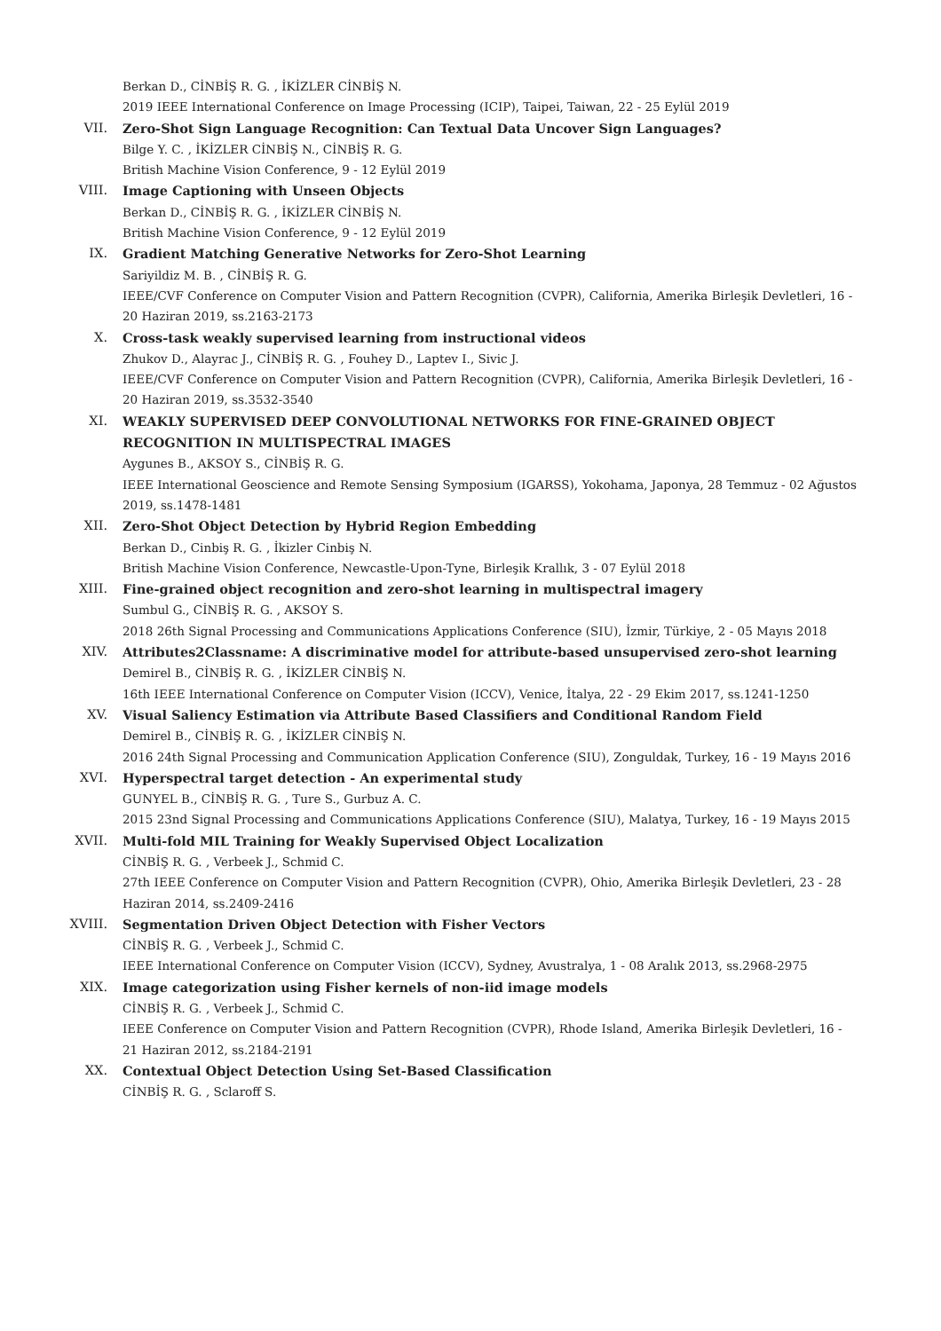Berkan D., CİNBİŞ R. G. , İKİZLER CİNBİŞ N.
2019 IEEE International Conference on Image Processing (ICIP), Taipei, Taiwan, 22 - 25 Eylül 2019
VII. Zero-Shot Sign Language Recognition: Can Textual Data Uncover Sign Languages?
Bilge Y. C. , İKİZLER CİNBİŞ N., CİNBİŞ R. G.
British Machine Vision Conference, 9 - 12 Eylül 2019
VIII. Image Captioning with Unseen Objects
Berkan D., CİNBİŞ R. G. , İKİZLER CİNBİŞ N.
British Machine Vision Conference, 9 - 12 Eylül 2019
IX. Gradient Matching Generative Networks for Zero-Shot Learning
Sariyildiz M. B. , CİNBİŞ R. G.
IEEE/CVF Conference on Computer Vision and Pattern Recognition (CVPR), California, Amerika Birleşik Devletleri, 16 - 20 Haziran 2019, ss.2163-2173
X. Cross-task weakly supervised learning from instructional videos
Zhukov D., Alayrac J., CİNBİŞ R. G. , Fouhey D., Laptev I., Sivic J.
IEEE/CVF Conference on Computer Vision and Pattern Recognition (CVPR), California, Amerika Birleşik Devletleri, 16 - 20 Haziran 2019, ss.3532-3540
XI. WEAKLY SUPERVISED DEEP CONVOLUTIONAL NETWORKS FOR FINE-GRAINED OBJECT RECOGNITION IN MULTISPECTRAL IMAGES
Aygunes B., AKSOY S., CİNBİŞ R. G.
IEEE International Geoscience and Remote Sensing Symposium (IGARSS), Yokohama, Japonya, 28 Temmuz - 02 Ağustos 2019, ss.1478-1481
XII. Zero-Shot Object Detection by Hybrid Region Embedding
Berkan D., Cinbiş R. G. , İkizler Cinbiş N.
British Machine Vision Conference, Newcastle-Upon-Tyne, Birleşik Krallık, 3 - 07 Eylül 2018
XIII. Fine-grained object recognition and zero-shot learning in multispectral imagery
Sumbul G., CİNBİŞ R. G. , AKSOY S.
2018 26th Signal Processing and Communications Applications Conference (SIU), İzmir, Türkiye, 2 - 05 Mayıs 2018
XIV. Attributes2Classname: A discriminative model for attribute-based unsupervised zero-shot learning
Demirel B., CİNBİŞ R. G. , İKİZLER CİNBİŞ N.
16th IEEE International Conference on Computer Vision (ICCV), Venice, İtalya, 22 - 29 Ekim 2017, ss.1241-1250
XV. Visual Saliency Estimation via Attribute Based Classifiers and Conditional Random Field
Demirel B., CİNBİŞ R. G. , İKİZLER CİNBİŞ N.
2016 24th Signal Processing and Communication Application Conference (SIU), Zonguldak, Turkey, 16 - 19 Mayıs 2016
XVI. Hyperspectral target detection - An experimental study
GUNYEL B., CİNBİŞ R. G. , Ture S., Gurbuz A. C.
2015 23nd Signal Processing and Communications Applications Conference (SIU), Malatya, Turkey, 16 - 19 Mayıs 2015
XVII. Multi-fold MIL Training for Weakly Supervised Object Localization
CİNBİŞ R. G. , Verbeek J., Schmid C.
27th IEEE Conference on Computer Vision and Pattern Recognition (CVPR), Ohio, Amerika Birleşik Devletleri, 23 - 28 Haziran 2014, ss.2409-2416
XVIII. Segmentation Driven Object Detection with Fisher Vectors
CİNBİŞ R. G. , Verbeek J., Schmid C.
IEEE International Conference on Computer Vision (ICCV), Sydney, Avustralya, 1 - 08 Aralık 2013, ss.2968-2975
XIX. Image categorization using Fisher kernels of non-iid image models
CİNBİŞ R. G. , Verbeek J., Schmid C.
IEEE Conference on Computer Vision and Pattern Recognition (CVPR), Rhode Island, Amerika Birleşik Devletleri, 16 - 21 Haziran 2012, ss.2184-2191
XX. Contextual Object Detection Using Set-Based Classification
CİNBİŞ R. G. , Sclaroff S.